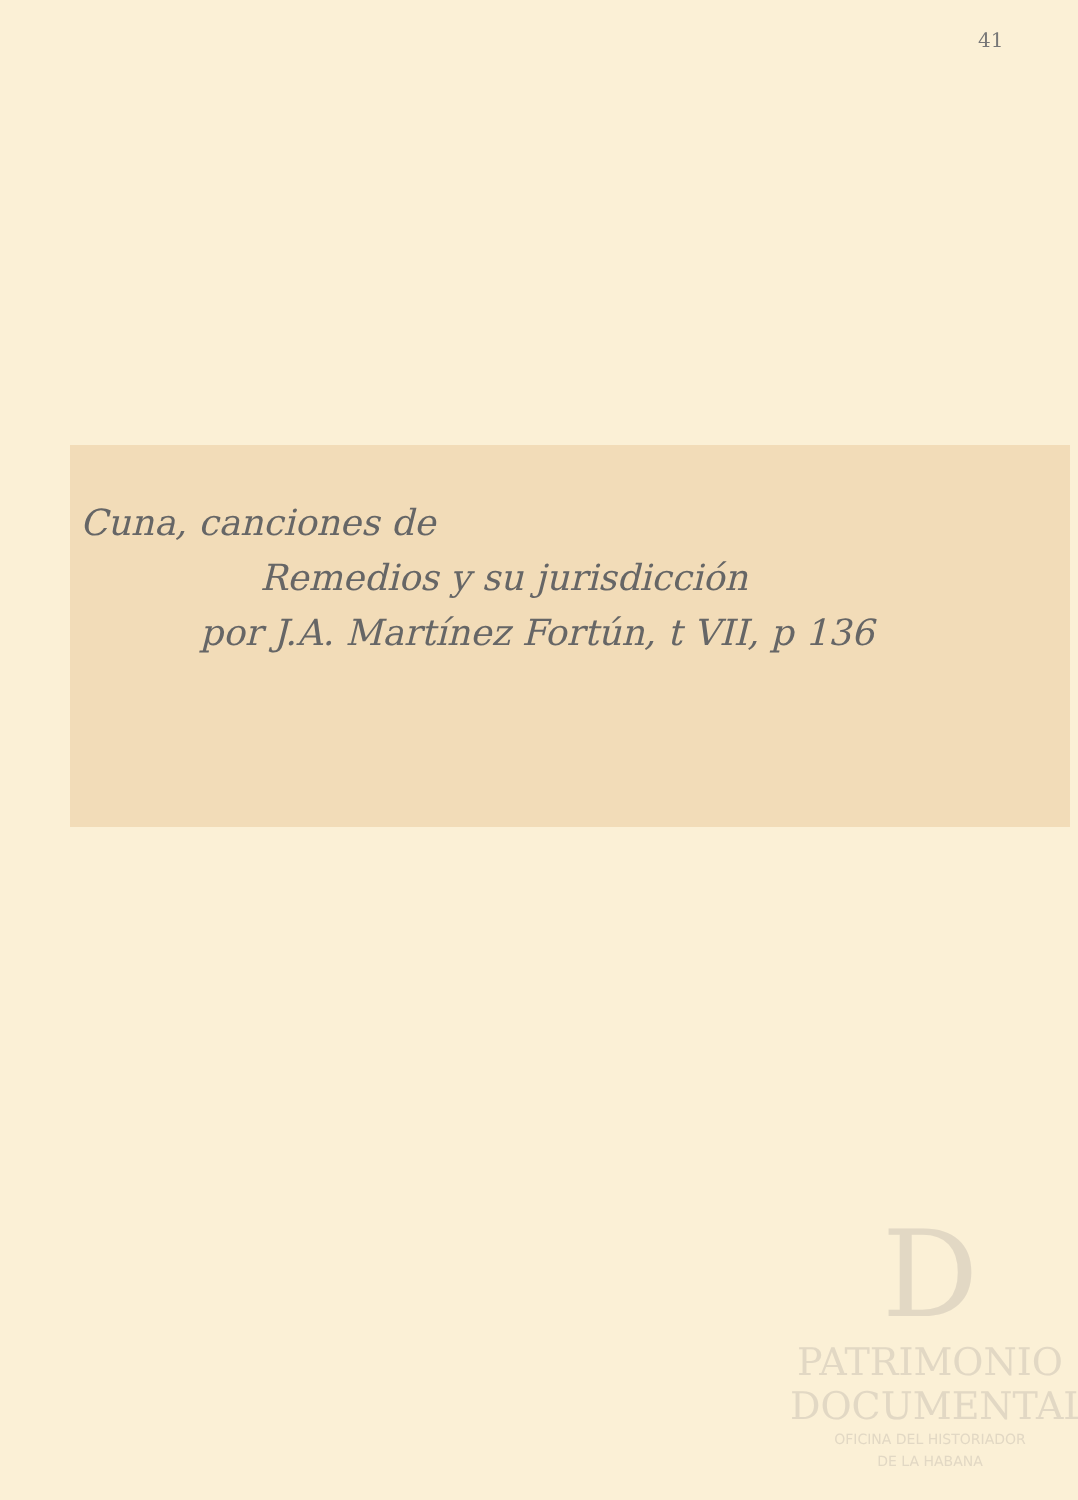41
Cuna, canciones de
Remedios y su jurisdicción
por J.A. Martínez Fortún, t VII, p 136
D
PATRIMONIO
DOCUMENTAL
OFICINA DEL HISTORIADOR
DE LA HABANA